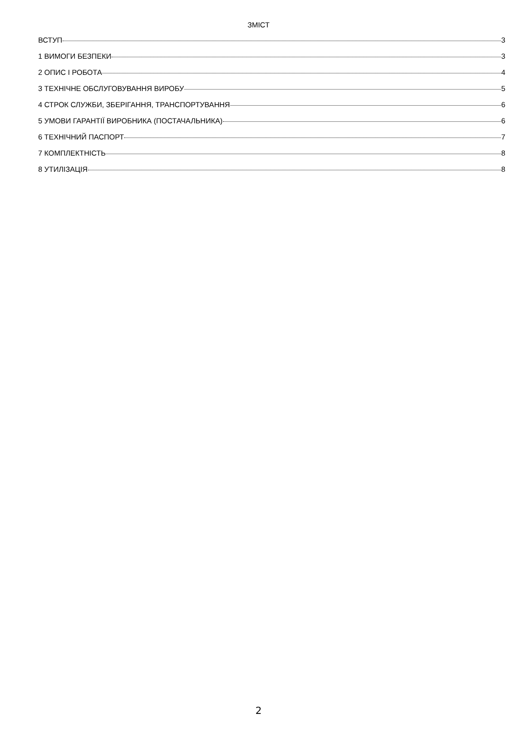ЗМІСТ
ВСТУП 3
1 ВИМОГИ БЕЗПЕКИ 3
2 ОПИС І РОБОТА 4
3 ТЕХНІЧНЕ ОБСЛУГОВУВАННЯ ВИРОБУ 5
4 СТРОК СЛУЖБИ, ЗБЕРІГАННЯ, ТРАНСПОРТУВАННЯ 6
5 УМОВИ ГАРАНТІЇ ВИРОБНИКА (ПОСТАЧАЛЬНИКА) 6
6 ТЕХНІЧНИЙ ПАСПОРТ 7
7 КОМПЛЕКТНІСТЬ 8
8 УТИЛІЗАЦІЯ 8
2